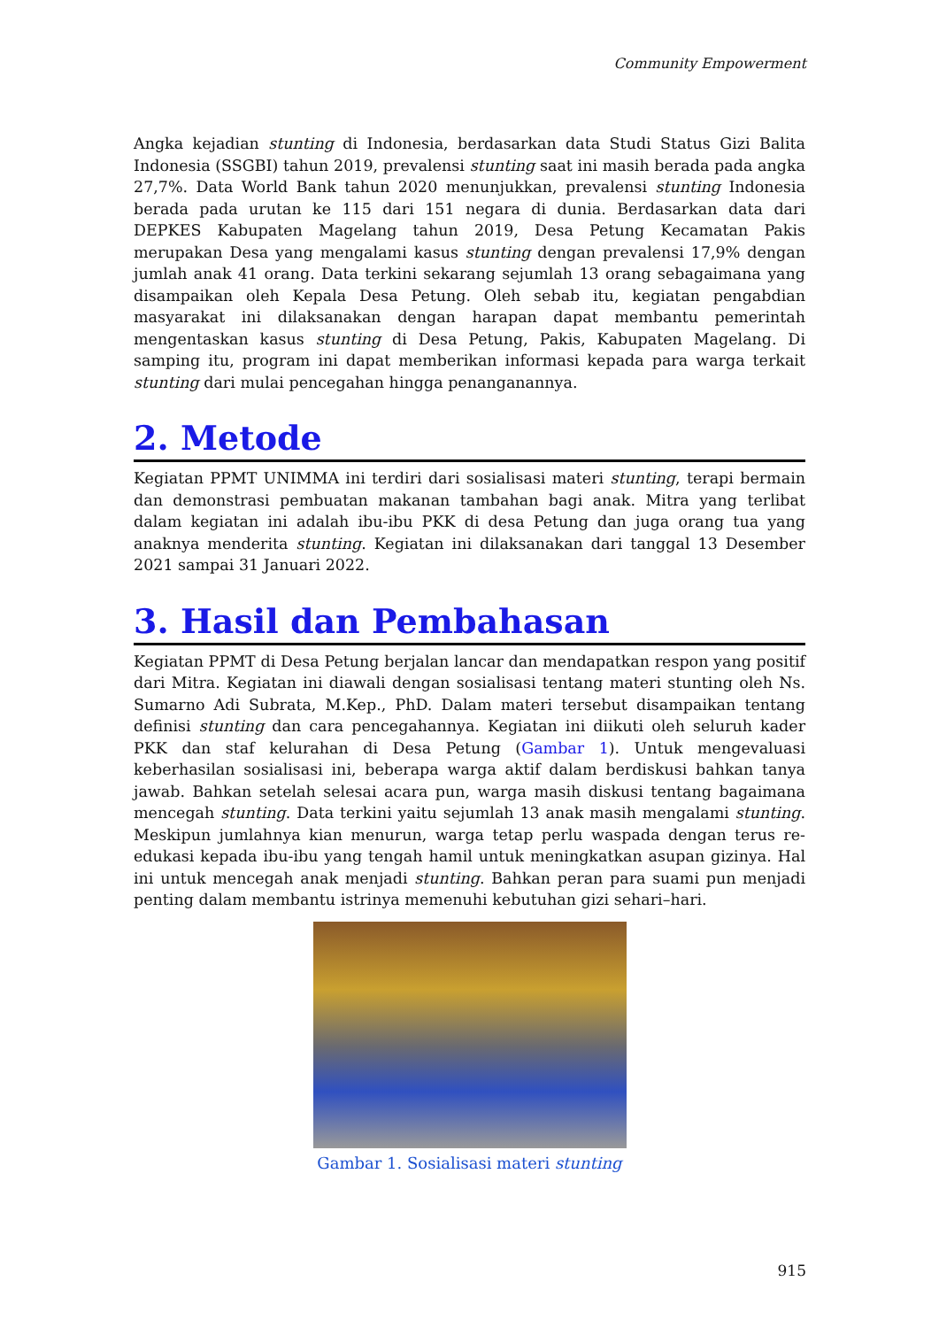Community Empowerment
Angka kejadian stunting di Indonesia, berdasarkan data Studi Status Gizi Balita Indonesia (SSGBI) tahun 2019, prevalensi stunting saat ini masih berada pada angka 27,7%. Data World Bank tahun 2020 menunjukkan, prevalensi stunting Indonesia berada pada urutan ke 115 dari 151 negara di dunia. Berdasarkan data dari DEPKES Kabupaten Magelang tahun 2019, Desa Petung Kecamatan Pakis merupakan Desa yang mengalami kasus stunting dengan prevalensi 17,9% dengan jumlah anak 41 orang. Data terkini sekarang sejumlah 13 orang sebagaimana yang disampaikan oleh Kepala Desa Petung. Oleh sebab itu, kegiatan pengabdian masyarakat ini dilaksanakan dengan harapan dapat membantu pemerintah mengentaskan kasus stunting di Desa Petung, Pakis, Kabupaten Magelang. Di samping itu, program ini dapat memberikan informasi kepada para warga terkait stunting dari mulai pencegahan hingga penanganannya.
2. Metode
Kegiatan PPMT UNIMMA ini terdiri dari sosialisasi materi stunting, terapi bermain dan demonstrasi pembuatan makanan tambahan bagi anak. Mitra yang terlibat dalam kegiatan ini adalah ibu-ibu PKK di desa Petung dan juga orang tua yang anaknya menderita stunting. Kegiatan ini dilaksanakan dari tanggal 13 Desember 2021 sampai 31 Januari 2022.
3. Hasil dan Pembahasan
Kegiatan PPMT di Desa Petung berjalan lancar dan mendapatkan respon yang positif dari Mitra. Kegiatan ini diawali dengan sosialisasi tentang materi stunting oleh Ns. Sumarno Adi Subrata, M.Kep., PhD. Dalam materi tersebut disampaikan tentang definisi stunting dan cara pencegahannya. Kegiatan ini diikuti oleh seluruh kader PKK dan staf kelurahan di Desa Petung (Gambar 1). Untuk mengevaluasi keberhasilan sosialisasi ini, beberapa warga aktif dalam berdiskusi bahkan tanya jawab. Bahkan setelah selesai acara pun, warga masih diskusi tentang bagaimana mencegah stunting. Data terkini yaitu sejumlah 13 anak masih mengalami stunting. Meskipun jumlahnya kian menurun, warga tetap perlu waspada dengan terus re-edukasi kepada ibu-ibu yang tengah hamil untuk meningkatkan asupan gizinya. Hal ini untuk mencegah anak menjadi stunting. Bahkan peran para suami pun menjadi penting dalam membantu istrinya memenuhi kebutuhan gizi sehari–hari.
Gambar 1. Sosialisasi materi stunting
915